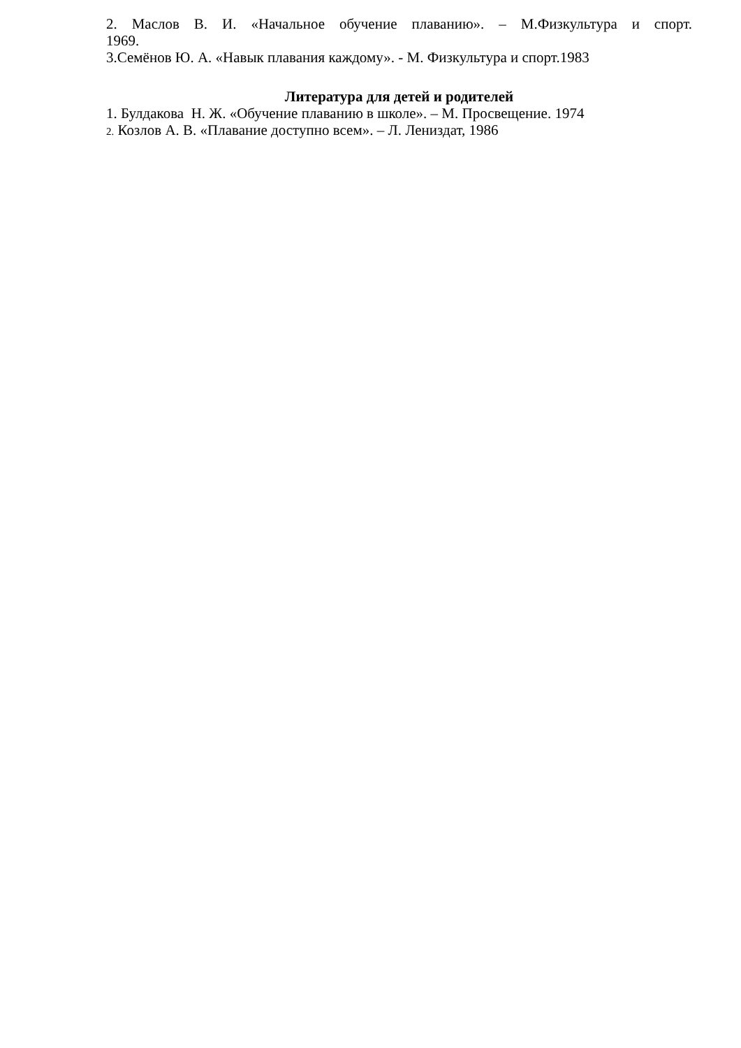2. Маслов В. И. «Начальное обучение плаванию». – М.Физкультура и спорт.
1969.
3.Семёнов Ю. А. «Навык плавания каждому». - М. Физкультура и спорт.1983
Литература для детей и родителей
1. Булдакова Н. Ж. «Обучение плаванию в школе». – М. Просвещение. 1974
2. Козлов А. В. «Плавание доступно всем». – Л. Лениздат, 1986